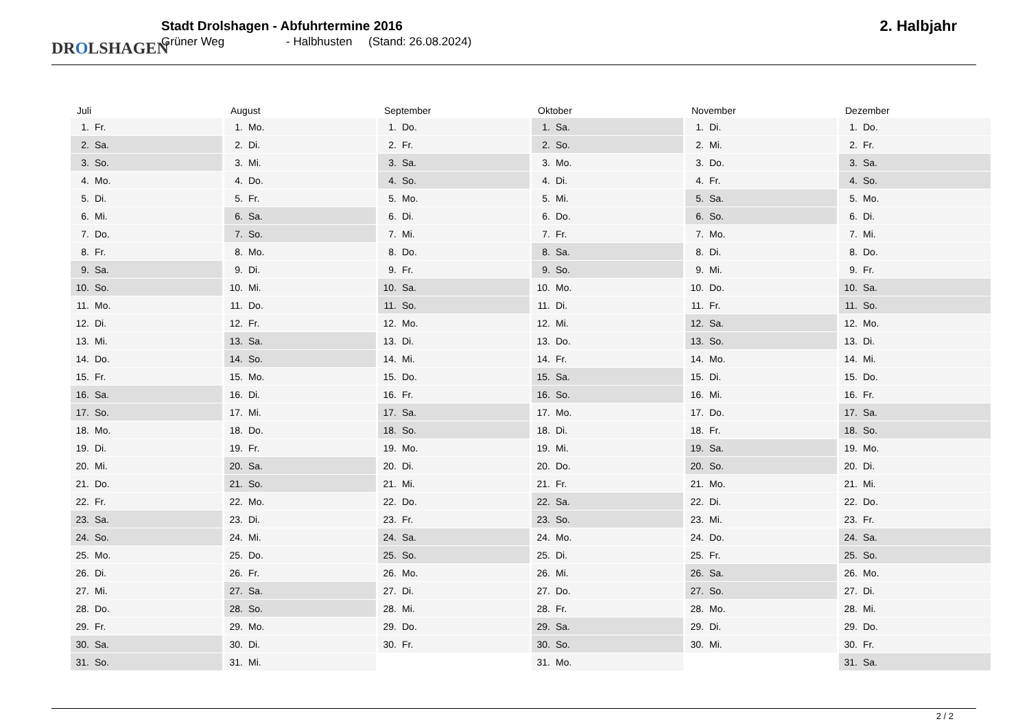DROLSHAGEN
Stadt Drolshagen - Abfuhrtermine 2016
Grüner Weg - Halbhusten (Stand: 26.08.2024)
2. Halbjahr
| Juli | August | September | Oktober | November | Dezember |
| --- | --- | --- | --- | --- | --- |
| 1. Fr. | 1. Mo. | 1. Do. | 1. Sa. | 1. Di. | 1. Do. |
| 2. Sa. | 2. Di. | 2. Fr. | 2. So. | 2. Mi. | 2. Fr. |
| 3. So. | 3. Mi. | 3. Sa. | 3. Mo. | 3. Do. | 3. Sa. |
| 4. Mo. | 4. Do. | 4. So. | 4. Di. | 4. Fr. | 4. So. |
| 5. Di. | 5. Fr. | 5. Mo. | 5. Mi. | 5. Sa. | 5. Mo. |
| 6. Mi. | 6. Sa. | 6. Di. | 6. Do. | 6. So. | 6. Di. |
| 7. Do. | 7. So. | 7. Mi. | 7. Fr. | 7. Mo. | 7. Mi. |
| 8. Fr. | 8. Mo. | 8. Do. | 8. Sa. | 8. Di. | 8. Do. |
| 9. Sa. | 9. Di. | 9. Fr. | 9. So. | 9. Mi. | 9. Fr. |
| 10. So. | 10. Mi. | 10. Sa. | 10. Mo. | 10. Do. | 10. Sa. |
| 11. Mo. | 11. Do. | 11. So. | 11. Di. | 11. Fr. | 11. So. |
| 12. Di. | 12. Fr. | 12. Mo. | 12. Mi. | 12. Sa. | 12. Mo. |
| 13. Mi. | 13. Sa. | 13. Di. | 13. Do. | 13. So. | 13. Di. |
| 14. Do. | 14. So. | 14. Mi. | 14. Fr. | 14. Mo. | 14. Mi. |
| 15. Fr. | 15. Mo. | 15. Do. | 15. Sa. | 15. Di. | 15. Do. |
| 16. Sa. | 16. Di. | 16. Fr. | 16. So. | 16. Mi. | 16. Fr. |
| 17. So. | 17. Mi. | 17. Sa. | 17. Mo. | 17. Do. | 17. Sa. |
| 18. Mo. | 18. Do. | 18. So. | 18. Di. | 18. Fr. | 18. So. |
| 19. Di. | 19. Fr. | 19. Mo. | 19. Mi. | 19. Sa. | 19. Mo. |
| 20. Mi. | 20. Sa. | 20. Di. | 20. Do. | 20. So. | 20. Di. |
| 21. Do. | 21. So. | 21. Mi. | 21. Fr. | 21. Mo. | 21. Mi. |
| 22. Fr. | 22. Mo. | 22. Do. | 22. Sa. | 22. Di. | 22. Do. |
| 23. Sa. | 23. Di. | 23. Fr. | 23. So. | 23. Mi. | 23. Fr. |
| 24. So. | 24. Mi. | 24. Sa. | 24. Mo. | 24. Do. | 24. Sa. |
| 25. Mo. | 25. Do. | 25. So. | 25. Di. | 25. Fr. | 25. So. |
| 26. Di. | 26. Fr. | 26. Mo. | 26. Mi. | 26. Sa. | 26. Mo. |
| 27. Mi. | 27. Sa. | 27. Di. | 27. Do. | 27. So. | 27. Di. |
| 28. Do. | 28. So. | 28. Mi. | 28. Fr. | 28. Mo. | 28. Mi. |
| 29. Fr. | 29. Mo. | 29. Do. | 29. Sa. | 29. Di. | 29. Do. |
| 30. Sa. | 30. Di. | 30. Fr. | 30. So. | 30. Mi. | 30. Fr. |
| 31. So. | 31. Mi. | | 31. Mo. | | 31. Sa. |
2 / 2